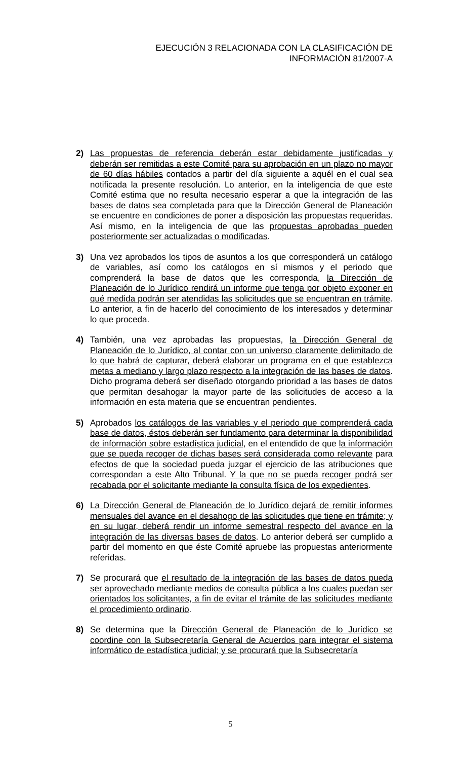EJECUCIÓN 3 RELACIONADA CON LA CLASIFICACIÓN DE
INFORMACIÓN 81/2007-A
2) Las propuestas de referencia deberán estar debidamente justificadas y deberán ser remitidas a este Comité para su aprobación en un plazo no mayor de 60 días hábiles contados a partir del día siguiente a aquél en el cual sea notificada la presente resolución. Lo anterior, en la inteligencia de que este Comité estima que no resulta necesario esperar a que la integración de las bases de datos sea completada para que la Dirección General de Planeación se encuentre en condiciones de poner a disposición las propuestas requeridas. Así mismo, en la inteligencia de que las propuestas aprobadas pueden posteriormente ser actualizadas o modificadas.
3) Una vez aprobados los tipos de asuntos a los que corresponderá un catálogo de variables, así como los catálogos en sí mismos y el periodo que comprenderá la base de datos que les corresponda, la Dirección de Planeación de lo Jurídico rendirá un informe que tenga por objeto exponer en qué medida podrán ser atendidas las solicitudes que se encuentran en trámite. Lo anterior, a fin de hacerlo del conocimiento de los interesados y determinar lo que proceda.
4) También, una vez aprobadas las propuestas, la Dirección General de Planeación de lo Jurídico, al contar con un universo claramente delimitado de lo que habrá de capturar, deberá elaborar un programa en el que establezca metas a mediano y largo plazo respecto a la integración de las bases de datos. Dicho programa deberá ser diseñado otorgando prioridad a las bases de datos que permitan desahogar la mayor parte de las solicitudes de acceso a la información en esta materia que se encuentran pendientes.
5) Aprobados los catálogos de las variables y el periodo que comprenderá cada base de datos, éstos deberán ser fundamento para determinar la disponibilidad de información sobre estadística judicial, en el entendido de que la información que se pueda recoger de dichas bases será considerada como relevante para efectos de que la sociedad pueda juzgar el ejercicio de las atribuciones que correspondan a este Alto Tribunal. Y la que no se pueda recoger podrá ser recabada por el solicitante mediante la consulta física de los expedientes.
6) La Dirección General de Planeación de lo Jurídico dejará de remitir informes mensuales del avance en el desahogo de las solicitudes que tiene en trámite; y en su lugar, deberá rendir un informe semestral respecto del avance en la integración de las diversas bases de datos. Lo anterior deberá ser cumplido a partir del momento en que éste Comité apruebe las propuestas anteriormente referidas.
7) Se procurará que el resultado de la integración de las bases de datos pueda ser aprovechado mediante medios de consulta pública a los cuales puedan ser orientados los solicitantes, a fin de evitar el trámite de las solicitudes mediante el procedimiento ordinario.
8) Se determina que la Dirección General de Planeación de lo Jurídico se coordine con la Subsecretaría General de Acuerdos para integrar el sistema informático de estadística judicial; y se procurará que la Subsecretaría
5